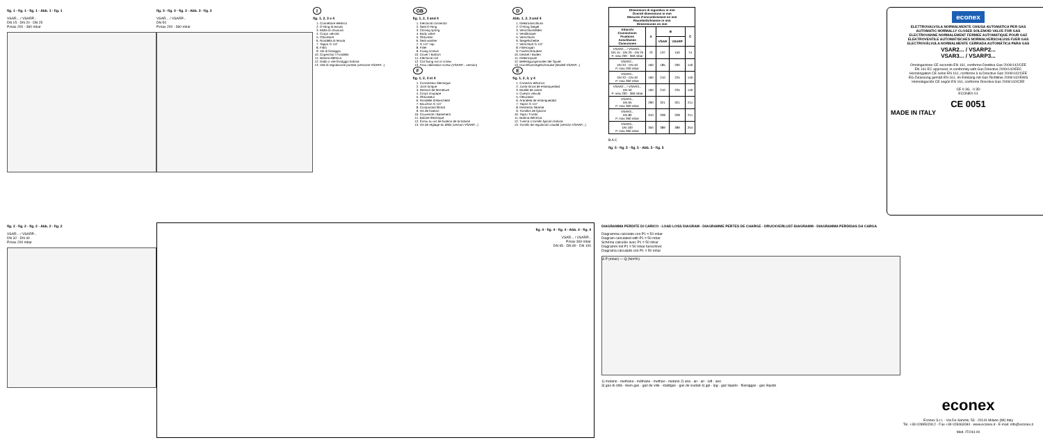fig. 1 - fig. 1 - fig. 1 - Abb. 1 - fig. 1
VSAR... / VSARP...
DN 15 - DN 20 - DN 25
P.max 200 - 360 mbar
fig. 3 - fig. 3 - fig. 3 - Abb. 3 - fig. 3
VSAR... / VSARP...
DN 50
P.max 200 - 360 mbar
I
fig. 1, 2, 3 e 4
1. Connettore elettrico
2. O-Ring di tenuta
3. Molla di chiusura
4. Corpo valvola
5. Otturatore
6. Rondella di tenuta
7. Tappo G 1/4”
8. Filtro
9. Viti di fissaggio
10. Coperchio / Fondello
11. Bobina elettrica
12. Dado o vite fissaggio bobina
13. Vite di regolazione portata (versione VSARP...)
GB
fig. 1, 2, 3 and 4
1. Electrical connector
2. Seal O-Ring
3. Closing spring
4. Body valve
5. Obturator
6. Seal washer
7. G 1/4” cap
8. Filter
9. Fixing screws
10. Cover / Bottom
11. Electrical coil
12. Coil fixing nut or screw
13. Flow calibration screw (VSARP... version)
F
fig. 1, 2, 3 et 4
1. Connecteur électrique
2. Joint torique
3. Ressort de fermeture
4. Corps soupape
5. Obturateur
6. Rondelle d’étanchéité
7. Bouchon G 1/4”
8. Composant filtrant
9. Vis de fixation
10. Couvercle / Basement
11. Bobine électrique
12. Écrou ou vis de fixation de la bobine
13. Vis de réglage du débit (version VSARP...)
D
Abb. 1, 2, 3 und 4
1. Elektroanschluss
2. O-Ring Siegel
3. Verschlussfeder
4. Ventilkörper
5. Verschluss
6. Siegelscheibe
7. Verschluß G 1/4”
8. Filterorgan
9. Fixierschrauben
10. Deckel / Boden
11. Elektrospule
12. Befestigungsmutter der Spule
13. Durchflussregelschraube (Modell VSARP...)
E
fig. 1, 2, 3, y 4
1. Conector eléctrico
2. Junta tórica de estanqueidad
3. Muelle de cierre
4. Cuerpo válvula
5. Obturador
6. Arandela de estanqueidad
7. Tapón G 1/4”
8. Elemento filtrante
9. Tornillos de fijación
10. Tapa / Fondo
11. Bobina eléctrica
12. Tuerca o tornillo fijación bobina
13. Tornillo de regulación caudal (versión VSARP...)
| Dimensioni di ingombro in mm Overall dimensions in mm Mesures d’encombrement en mm Raumbefarfmasse in mm Dimensiones en mm | | | | |
| --- | --- | --- | --- | --- |
| Attacchi Connections Fixations Anschlüsse Conexiones | A | B | | C |
| | | VSAR | VSARP | |
| VSAR2... / VSAR3... DN 15 - DN 20 - DN 25 P. max 200 - 360 mbar | 70 | 137 | 150 | 74 |
| VSAR2... DN 32 - DN 40 P. max 200 mbar | 160 | 185 | 200 | 140 |
| VSAR3... DN 32 - DN 40 P. max 360 mbar | 160 | 210 | 225 | 140 |
| VSAR2... / VSAR3... DN 50 P. max 200 - 360 mbar | 160 | 210 | 225 | 140 |
| VSAR3... DN 65 P. max 360 mbar | 290 | 321 | 321 | 211 |
| VSAR3... DN 80 P. max 360 mbar | 310 | 328 | 328 | 211 |
| VSAR3... DN 100 P. max 360 mbar | 350 | 389 | 389 | 254 |
B A C
fig. 5 - fig. 5 - fig. 5 - Abb. 5 - fig. 5
econex
ELETTROVALVOLA NORMALMENTE CHIUSA AUTOMATICA PER GAS
AUTOMATIC NORMALLY CLOSED SOLENOID VALVE FOR GAS
ELECTROVANNE NORMALEMENT FERMEE AUTOMATIQUE POUR GAZ
ELEKTROVENTILE AUTOMATISCHES NORMALVERSCHLUSS FUER GAS
ELECTROVÁLVULA NORMALMENTE CERRADA AUTOMÁTICA PARA GAS
VSAR2... / VSARP2...
VSAR3... / VSARP3...
Omologazione CE secondo EN 161, conforme Direttiva Gas 2009/142/CEE
EN 161 EC approved, in conformity with Gas Directive 2009/142/EEC
Homologation CE selon EN 161, conforme à la Directive Gaz 2009/142/CEE
EG-Zulassung gemäß EN 161, Im Einklang mit Gas Richtlinie 2009/142/EWG
Homologación CE según EN 161, conforme Directiva Gas 2009/142/CEE
CE II 3G - II 3D
ECONEX-01
CE 0051
MADE IN ITALY
fig. 2 - fig. 2 - fig. 2 - Abb. 2 - fig. 2
VSAR... / VSARP...
DN 32 - DN 40
P.max 200 mbar
fig. 4 - fig. 4 - fig. 4 - Abb. 4 - fig. 4
VSAR... / VSARP...
P.max 360 mbar
DN 65 - DN 80 - DN 100
DIAGRAMMA PERDITE DI CARICO - LOAD LOSS DIAGRAM - DIAGRAMME PERTES DE CHARGE - DRUCKVERLUST-DIAGRAMM - DIAGRAMMA PERDIDAS DA CARGA
Diagramma calcolato con P1 = 50 mbar
Diagram calculated with P1 = 50 mbar
Schéma calculée avec P1 = 50 mbar
Diagramm mit P1 = 50 mbar berechnet
Diagrama calculado con P1 = 50 mbar
Δ P (mbar) — Q (Nm³/h)
1) metano - methane - méthane - methan - metano 2) aria - air - air - luft - aire
3) gas di città - town gas - gaz de ville - stadtgas - gas de ciudad 4) gpl - lpg - gaz liquide - flüssiggas - gas líquido
econex
Econex S.r.l. - Via De Sanctis, 53 - 20141 Milano (MI) Italy
Tel. +39 0289502912 - Fax +39 028463084 - www.econex.it - E-mail: info@econex.it
Mod. IT/244.00